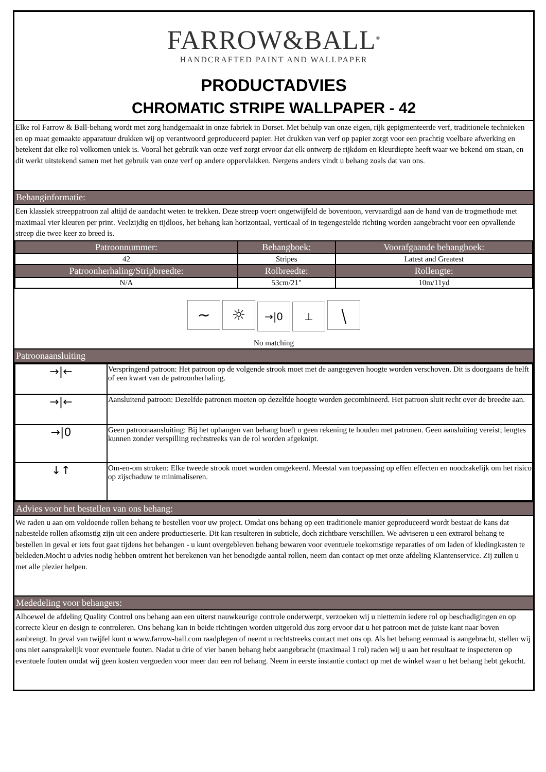FARROW&BALL<sup>®</sup>
HANDCRAFTED PAINT AND WALLPAPER
PRODUCTADVIES
CHROMATIC STRIPE WALLPAPER - 42
Elke rol Farrow & Ball-behang wordt met zorg handgemaakt in onze fabriek in Dorset. Met behulp van onze eigen, rijk gepigmenteerde verf, traditionele technieken en op maat gemaakte apparatuur drukken wij op verantwoord geproduceerd papier. Het drukken van verf op papier zorgt voor een prachtig voelbare afwerking en betekent dat elke rol volkomen uniek is. Vooral het gebruik van onze verf zorgt ervoor dat elk ontwerp de rijkdom en kleurdiepte heeft waar we bekend om staan, en dit werkt uitstekend samen met het gebruik van onze verf op andere oppervlakken. Nergens anders vindt u behang zoals dat van ons.
Behanginformatie:
Een klassiek streeppatroon zal altijd de aandacht weten te trekken. Deze streep voert ongetwijfeld de boventoon, vervaardigd aan de hand van de trogmethode met maximaal vier kleuren per print. Veelzijdig en tijdloos, het behang kan horizontaal, verticaal of in tegengestelde richting worden aangebracht voor een opvallende streep die twee keer zo breed is.
| Patroonnummer: | Behangboek: | Voorafgaande behangboek: |
| --- | --- | --- |
| 42 | Stripes | Latest and Greatest |
| Patroonherhaling/Stripbreedte: | Rolbreedte: | Rollengte: |
| N/A | 53cm/21" | 10m/11yd |
~ ☼ →|0 ⊥ ⧹
No matching
Patroonaansluiting
| →/← | Verspringend patroon: Het patroon op de volgende strook moet met de aangegeven hoogte worden verschoven. Dit is doorgaans de helft of een kwart van de patroonherhaling. |
| →/← | Aansluitend patroon: Dezelfde patronen moeten op dezelfde hoogte worden gecombineerd. Het patroon sluit recht over de breedte aan. |
| →/0 | Geen patroonaansluiting: Bij het ophangen van behang hoeft u geen rekening te houden met patronen. Geen aansluiting vereist; lengtes kunnen zonder verspilling rechtstreeks van de rol worden afgeknipt. |
| ↓↑ | Om-en-om stroken: Elke tweede strook moet worden omgekeerd. Meestal van toepassing op effen effecten en noodzakelijk om het risico op zijschaduw te minimaliseren. |
Advies voor het bestellen van ons behang:
We raden u aan om voldoende rollen behang te bestellen voor uw project. Omdat ons behang op een traditionele manier geproduceerd wordt bestaat de kans dat nabestelde rollen afkomstig zijn uit een andere productieserie. Dit kan resulteren in subtiele, doch zichtbare verschillen. We adviseren u een extrarol behang te bestellen in geval er iets fout gaat tijdens het behangen - u kunt overgebleven behang bewaren voor eventuele toekomstige reparaties of om laden of kledingkasten te bekleden.Mocht u advies nodig hebben omtrent het berekenen van het benodigde aantal rollen, neem dan contact op met onze afdeling Klantenservice. Zij zullen u met alle plezier helpen.
Mededeling voor behangers:
Alhoewel de afdeling Quality Control ons behang aan een uiterst nauwkeurige controle onderwerpt, verzoeken wij u niettemin iedere rol op beschadigingen en op correcte kleur en design te controleren. Ons behang kan in beide richtingen worden uitgerold dus zorg ervoor dat u het patroon met de juiste kant naar boven aanbrengt. In geval van twijfel kunt u www.farrow-ball.com raadplegen of neemt u rechtstreeks contact met ons op. Als het behang eenmaal is aangebracht, stellen wij ons niet aansprakelijk voor eventuele fouten. Nadat u drie of vier banen behang hebt aangebracht (maximaal 1 rol) raden wij u aan het resultaat te inspecteren op eventuele fouten omdat wij geen kosten vergoeden voor meer dan een rol behang. Neem in eerste instantie contact op met de winkel waar u het behang hebt gekocht.